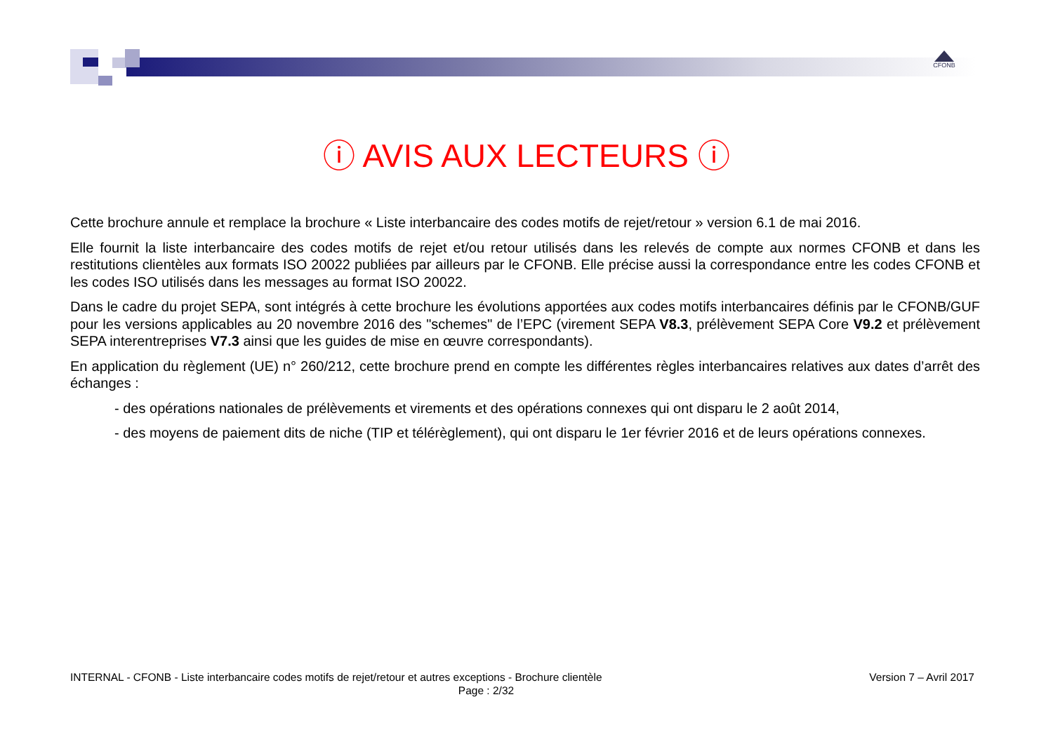CFONB
ⓘ AVIS AUX LECTEURS ⓘ
Cette brochure annule et remplace la brochure « Liste interbancaire des codes motifs de rejet/retour » version 6.1 de mai 2016.
Elle fournit la liste interbancaire des codes motifs de rejet et/ou retour utilisés dans les relevés de compte aux normes CFONB et dans les restitutions clientèles aux formats ISO 20022 publiées par ailleurs par le CFONB. Elle précise aussi la correspondance entre les codes CFONB et les codes ISO utilisés dans les messages au format ISO 20022.
Dans le cadre du projet SEPA, sont intégrés à cette brochure les évolutions apportées aux codes motifs interbancaires définis par le CFONB/GUF pour les versions applicables au 20 novembre 2016 des "schemes" de l’EPC (virement SEPA V8.3, prélèvement SEPA Core V9.2 et prélèvement SEPA interentreprises V7.3 ainsi que les guides de mise en œuvre correspondants).
En application du règlement (UE) n° 260/212, cette brochure prend en compte les différentes règles interbancaires relatives aux dates d’arrêt des échanges :
- des opérations nationales de prélèvements et virements et des opérations connexes qui ont disparu le 2 août 2014,
- des moyens de paiement dits de niche (TIP et télérèglement), qui ont disparu le 1er février 2016 et de leurs opérations connexes.
INTERNAL - CFONB - Liste interbancaire codes motifs de rejet/retour et autres exceptions - Brochure clientèle
Version 7 – Avril 2017
Page : 2/32